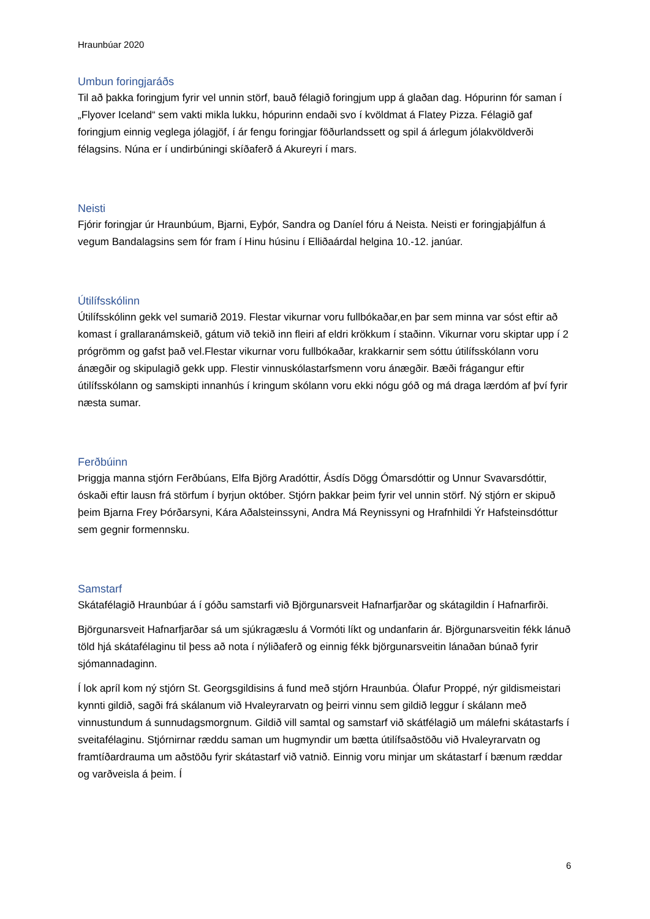Hraunbúar 2020
Umbun foringjaráðs
Til að þakka foringjum fyrir vel unnin störf, bauð félagið foringjum upp á glaðan dag. Hópurinn fór saman í „Flyover Iceland“ sem vakti mikla lukku, hópurinn endaði svo í kvöldmat á Flatey Pizza. Félagið gaf foringjum einnig veglega jólagjöf, í ár fengu foringjar föðurlandssett og spil á árlegum jólakvöldverði félagsins. Núna er í undirbúningi skíðaferð á Akureyri í mars.
Neisti
Fjórir foringjar úr Hraunbúum, Bjarni, Eyþór, Sandra og Daníel fóru á Neista. Neisti er foringjaþjálfun á vegum Bandalagsins sem fór fram í Hinu húsinu í Elliðaárdal helgina 10.-12. janúar.
Útilífsskólinn
Útilífsskólinn gekk vel sumarið 2019. Flestar vikurnar voru fullbókaðar,en þar sem minna var sóst eftir að komast í grallaranámskeið, gátum við tekið inn fleiri af eldri krökkum í staðinn. Vikurnar voru skiptar upp í 2 prógrömm og gafst það vel.Flestar vikurnar voru fullbókaðar, krakkarnir sem sóttu útilífsskólann voru ánægðir og skipulagið gekk upp. Flestir vinnuskólastarfsmenn voru ánægðir. Bæði frágangur eftir útilífsskólann og samskipti innanhús í kringum skólann voru ekki nógu góð og má draga lærdóm af því fyrir næsta sumar.
Ferðbúinn
Þriggja manna stjórn Ferðbúans, Elfa Björg Aradóttir, Ásdís Dögg Ómarsdóttir og Unnur Svavarsdóttir, óskaði eftir lausn frá störfum í byrjun október. Stjórn þakkar þeim fyrir vel unnin störf. Ný stjórn er skipuð þeim Bjarna Frey Þórðarsyni, Kára Aðalsteinssyni, Andra Má Reynissyni og Hrafnhildi Ýr Hafsteinsdóttur sem gegnir formennsku.
Samstarf
Skátafélagið Hraunbúar á í góðu samstarfi við Björgunarsveit Hafnarfjarðar og skátagildin í Hafnarfirði.
Björgunarsveit Hafnarfjarðar sá um sjúkragæslu á Vormóti líkt og undanfarin ár. Björgunarsveitin fékk lánuð töld hjá skátafélaginu til þess að nota í nýliðaferð og einnig fékk björgunarsveitin lánaðan búnað fyrir sjómannadaginn.
Í lok apríl kom ný stjórn St. Georgsgildisins á fund með stjórn Hraunbúa. Ólafur Proppé, nýr gildismeistari kynnti gildið, sagði frá skálanum við Hvaleyrarvatn og þeirri vinnu sem gildið leggur í skálann með vinnustundum á sunnudagsmorgnum. Gildið vill samtal og samstarf við skátfélagið um málefni skátastarfs í sveitafélaginu. Stjórnirnar ræddu saman um hugmyndir um bætta útilífsaðstöðu við Hvaleyrarvatn og framtíðardrauma um aðstöðu fyrir skátastarf við vatnið. Einnig voru minjar um skátastarf í bænum ræddar og varðveisla á þeim. Í
6